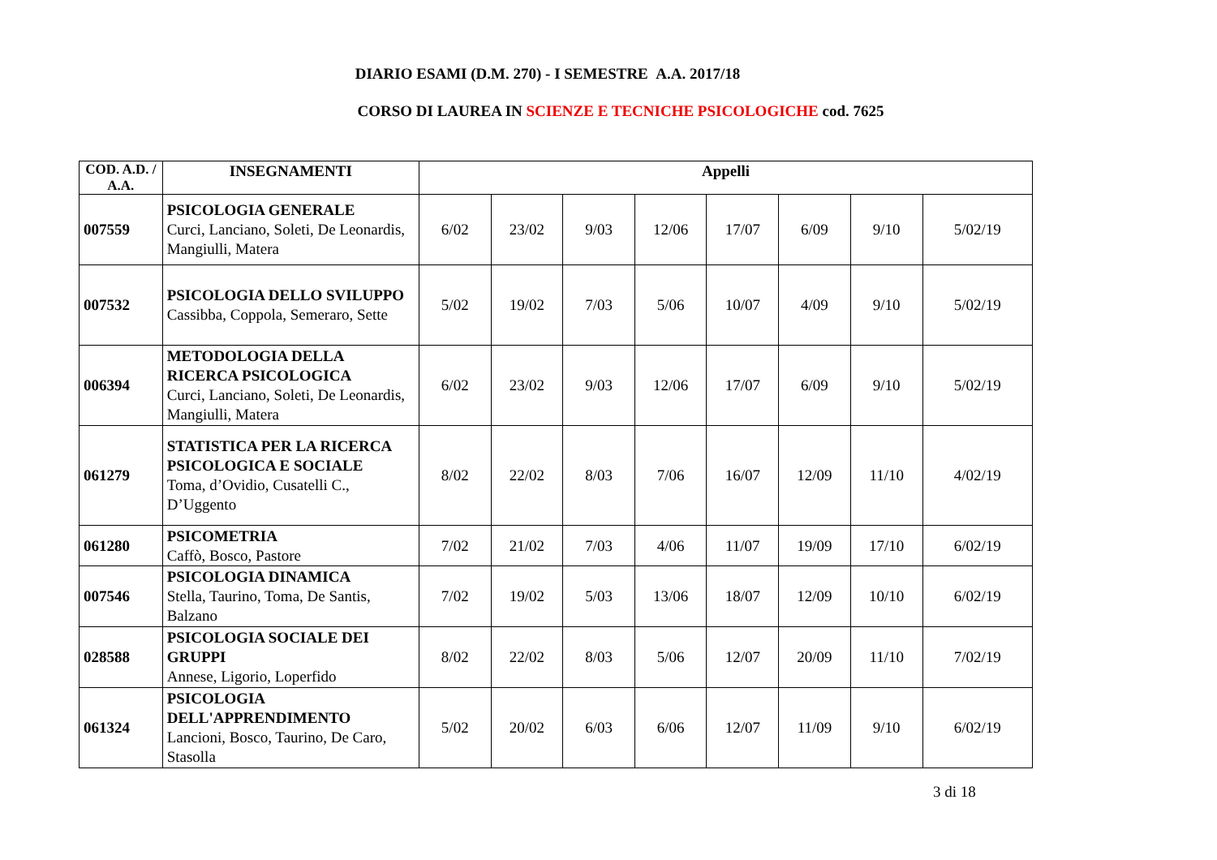DIARIO ESAMI (D.M. 270) - I SEMESTRE A.A. 2017/18
CORSO DI LAUREA IN SCIENZE E TECNICHE PSICOLOGICHE cod. 7625
| COD. A.D. / A.A. | INSEGNAMENTI | Appelli | | | | | | | |
| --- | --- | --- | --- | --- | --- | --- | --- | --- | --- |
| 007559 | PSICOLOGIA GENERALE Curci, Lanciano, Soleti, De Leonardis, Mangiulli, Matera | 6/02 | 23/02 | 9/03 | 12/06 | 17/07 | 6/09 | 9/10 | 5/02/19 |
| 007532 | PSICOLOGIA DELLO SVILUPPO Cassibba, Coppola, Semeraro, Sette | 5/02 | 19/02 | 7/03 | 5/06 | 10/07 | 4/09 | 9/10 | 5/02/19 |
| 006394 | METODOLOGIA DELLA RICERCA PSICOLOGICA Curci, Lanciano, Soleti, De Leonardis, Mangiulli, Matera | 6/02 | 23/02 | 9/03 | 12/06 | 17/07 | 6/09 | 9/10 | 5/02/19 |
| 061279 | STATISTICA PER LA RICERCA PSICOLOGICA E SOCIALE Toma, d’Ovidio, Cusatelli C., D’Uggento | 8/02 | 22/02 | 8/03 | 7/06 | 16/07 | 12/09 | 11/10 | 4/02/19 |
| 061280 | PSICOMETRIA Caffò, Bosco, Pastore | 7/02 | 21/02 | 7/03 | 4/06 | 11/07 | 19/09 | 17/10 | 6/02/19 |
| 007546 | PSICOLOGIA DINAMICA Stella, Taurino, Toma, De Santis, Balzano | 7/02 | 19/02 | 5/03 | 13/06 | 18/07 | 12/09 | 10/10 | 6/02/19 |
| 028588 | PSICOLOGIA SOCIALE DEI GRUPPI Annese, Ligorio, Loperfido | 8/02 | 22/02 | 8/03 | 5/06 | 12/07 | 20/09 | 11/10 | 7/02/19 |
| 061324 | PSICOLOGIA DELL'APPRENDIMENTO Lancioni, Bosco, Taurino, De Caro, Stasolla | 5/02 | 20/02 | 6/03 | 6/06 | 12/07 | 11/09 | 9/10 | 6/02/19 |
3 di 18